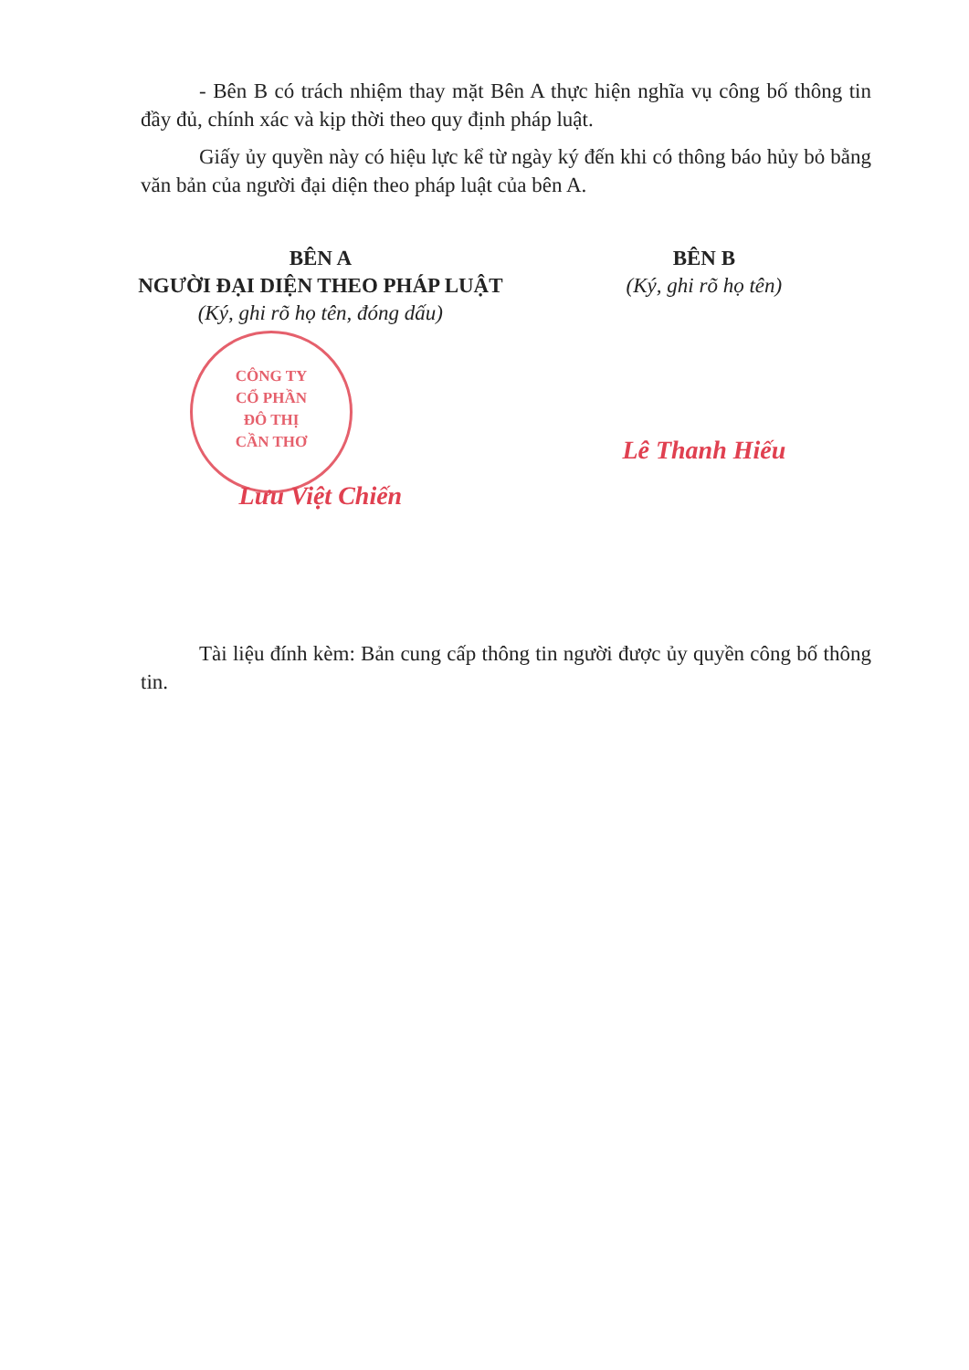CÔNG TY
CỔ PHẦN
ĐÔ THỊ
CẦN THƠ
- Bên B có trách nhiệm thay mặt Bên A thực hiện nghĩa vụ công bố thông tin đầy đủ, chính xác và kịp thời theo quy định pháp luật.
Giấy ủy quyền này có hiệu lực kể từ ngày ký đến khi có thông báo hủy bỏ bằng văn bản của người đại diện theo pháp luật của bên A.
BÊN A
NGƯỜI ĐẠI DIỆN THEO PHÁP LUẬT
(Ký, ghi rõ họ tên, đóng dấu)
Lưu Việt Chiến
BÊN B
(Ký, ghi rõ họ tên)
Lê Thanh Hiếu
Tài liệu đính kèm: Bản cung cấp thông tin người được ủy quyền công bố thông tin.